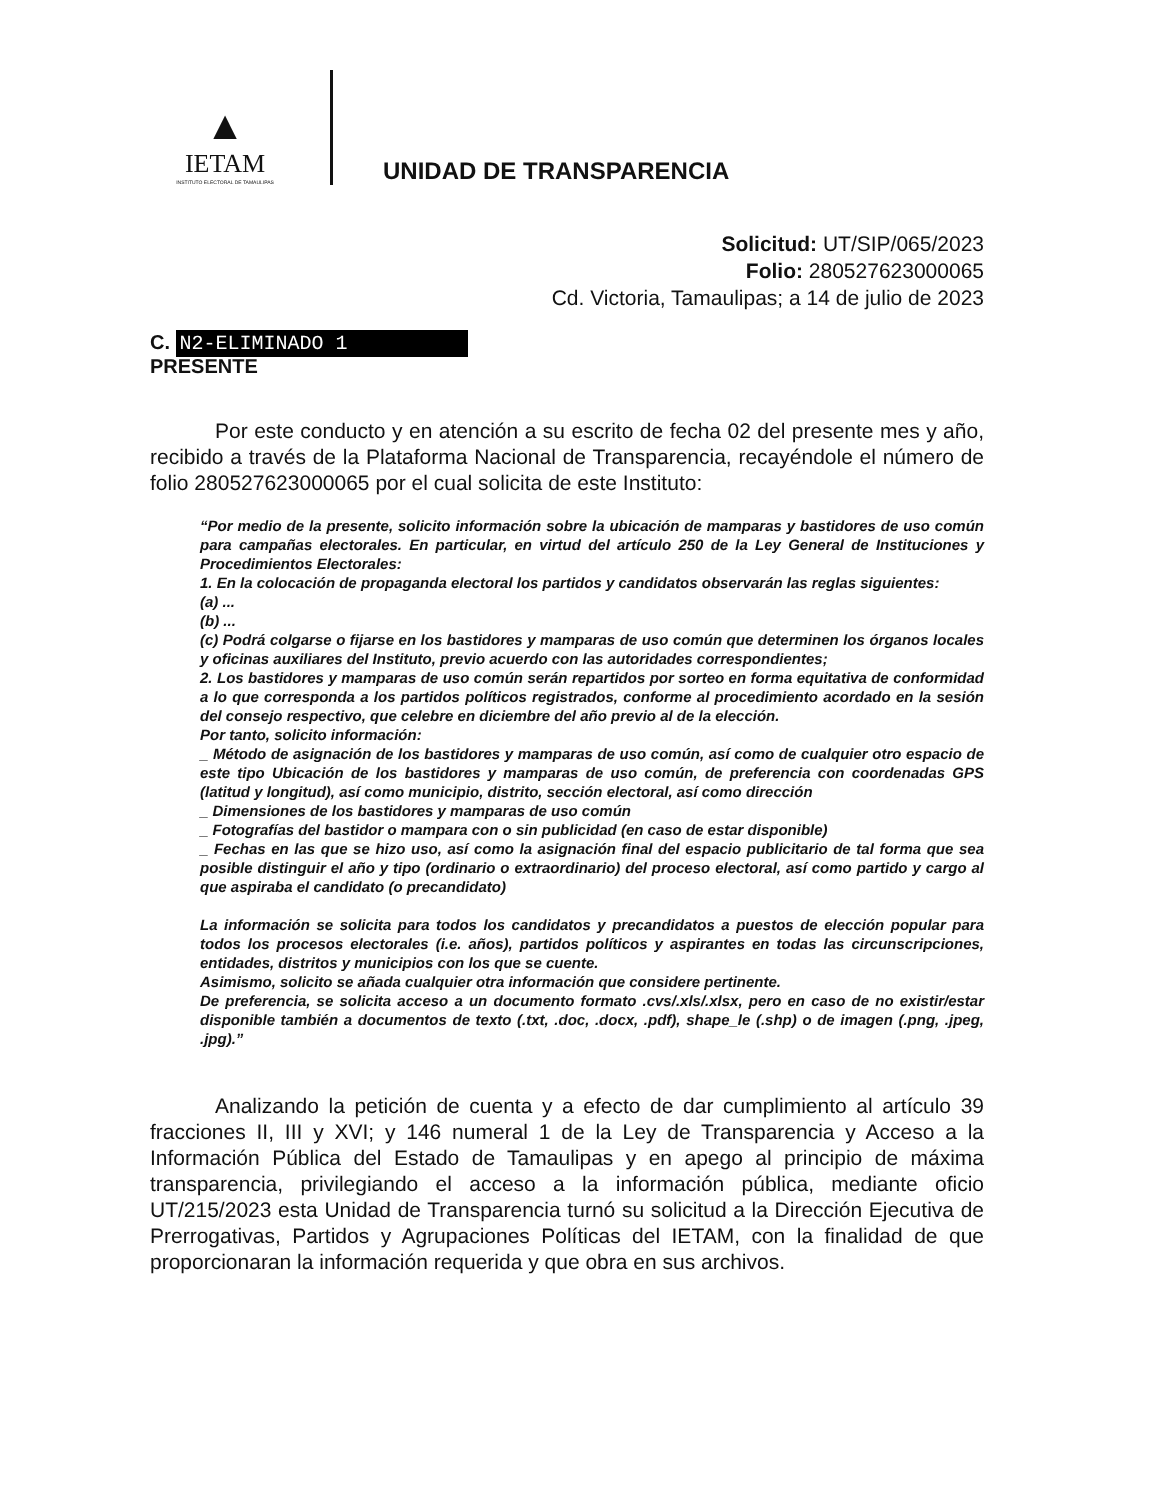▲
IETAM
INSTITUTO ELECTORAL DE TAMAULIPAS
UNIDAD DE TRANSPARENCIA
Solicitud: UT/SIP/065/2023
Folio: 280527623000065
Cd. Victoria, Tamaulipas; a 14 de julio de 2023
C. N2-ELIMINADO 1
PRESENTE
Por este conducto y en atención a su escrito de fecha 02 del presente mes y año, recibido a través de la Plataforma Nacional de Transparencia, recayéndole el número de folio 280527623000065 por el cual solicita de este Instituto:
“Por medio de la presente, solicito información sobre la ubicación de mamparas y bastidores de uso común para campañas electorales. En particular, en virtud del artículo 250 de la Ley General de Instituciones y Procedimientos Electorales:
1. En la colocación de propaganda electoral los partidos y candidatos observarán las reglas siguientes:
(a) ...
(b) ...
(c) Podrá colgarse o fijarse en los bastidores y mamparas de uso común que determinen los órganos locales y oficinas auxiliares del Instituto, previo acuerdo con las autoridades correspondientes;
2. Los bastidores y mamparas de uso común serán repartidos por sorteo en forma equitativa de conformidad a lo que corresponda a los partidos políticos registrados, conforme al procedimiento acordado en la sesión del consejo respectivo, que celebre en diciembre del año previo al de la elección.
Por tanto, solicito información:
_ Método de asignación de los bastidores y mamparas de uso común, así como de cualquier otro espacio de este tipo Ubicación de los bastidores y mamparas de uso común, de preferencia con coordenadas GPS (latitud y longitud), así como municipio, distrito, sección electoral, así como dirección
_ Dimensiones de los bastidores y mamparas de uso común
_ Fotografías del bastidor o mampara con o sin publicidad (en caso de estar disponible)
_ Fechas en las que se hizo uso, así como la asignación final del espacio publicitario de tal forma que sea posible distinguir el año y tipo (ordinario o extraordinario) del proceso electoral, así como partido y cargo al que aspiraba el candidato (o precandidato)
La información se solicita para todos los candidatos y precandidatos a puestos de elección popular para todos los procesos electorales (i.e. años), partidos políticos y aspirantes en todas las circunscripciones, entidades, distritos y municipios con los que se cuente.
Asimismo, solicito se añada cualquier otra información que considere pertinente.
De preferencia, se solicita acceso a un documento formato .cvs/.xls/.xlsx, pero en caso de no existir/estar disponible también a documentos de texto (.txt, .doc, .docx, .pdf), shape_le (.shp) o de imagen (.png, .jpeg, .jpg).”
Analizando la petición de cuenta y a efecto de dar cumplimiento al artículo 39 fracciones II, III y XVI; y 146 numeral 1 de la Ley de Transparencia y Acceso a la Información Pública del Estado de Tamaulipas y en apego al principio de máxima transparencia, privilegiando el acceso a la información pública, mediante oficio UT/215/2023 esta Unidad de Transparencia turnó su solicitud a la Dirección Ejecutiva de Prerrogativas, Partidos y Agrupaciones Políticas del IETAM, con la finalidad de que proporcionaran la información requerida y que obra en sus archivos.